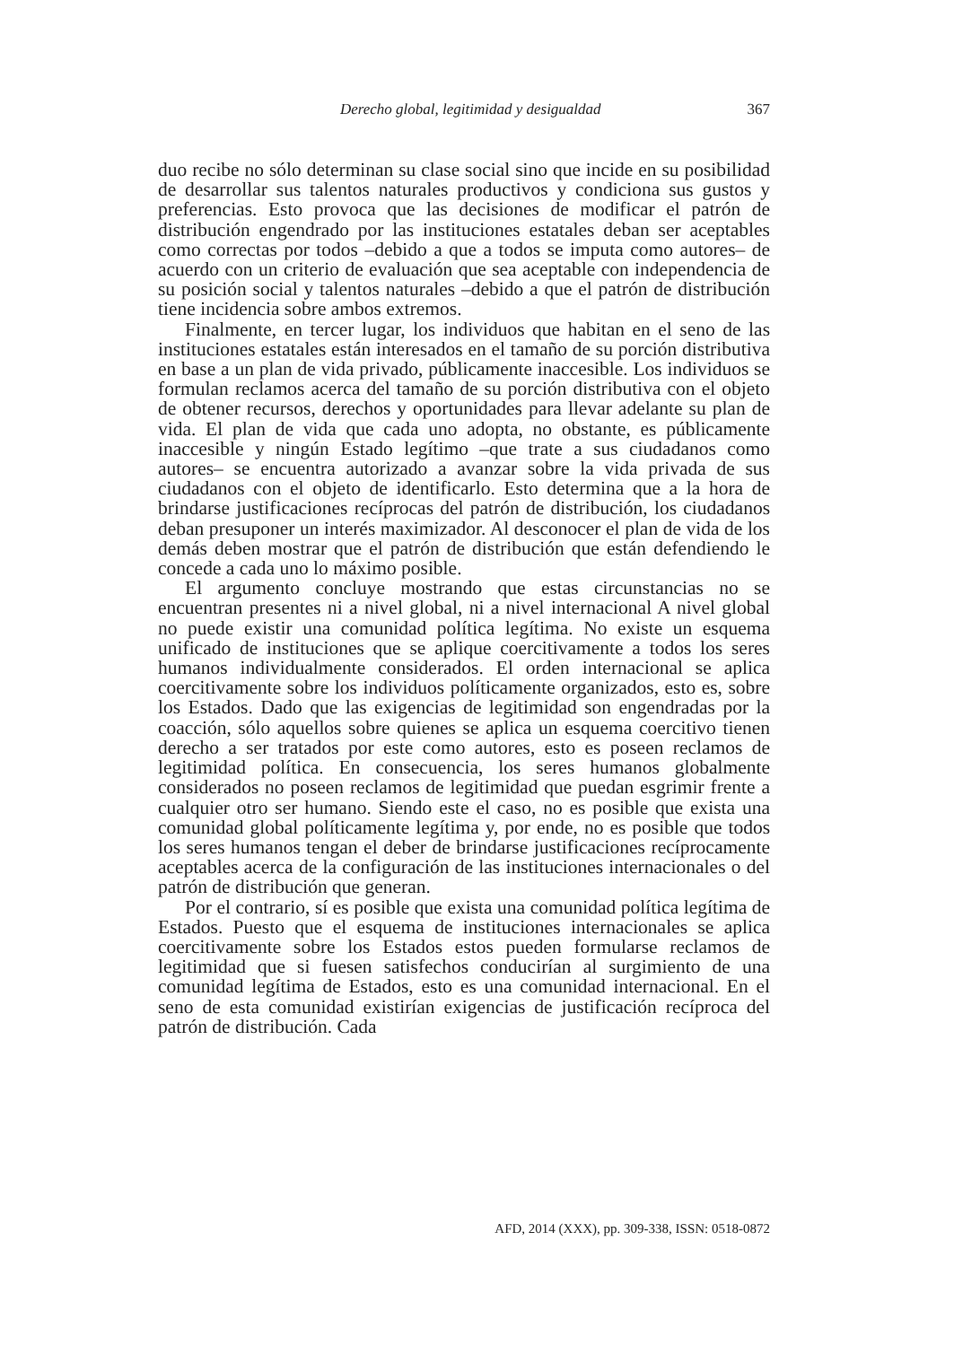Derecho global, legitimidad y desigualdad 367
duo recibe no sólo determinan su clase social sino que incide en su posibilidad de desarrollar sus talentos naturales productivos y condiciona sus gustos y preferencias. Esto provoca que las decisiones de modificar el patrón de distribución engendrado por las instituciones estatales deban ser aceptables como correctas por todos –debido a que a todos se imputa como autores– de acuerdo con un criterio de evaluación que sea aceptable con independencia de su posición social y talentos naturales –debido a que el patrón de distribución tiene incidencia sobre ambos extremos.
Finalmente, en tercer lugar, los individuos que habitan en el seno de las instituciones estatales están interesados en el tamaño de su porción distributiva en base a un plan de vida privado, públicamente inaccesible. Los individuos se formulan reclamos acerca del tamaño de su porción distributiva con el objeto de obtener recursos, derechos y oportunidades para llevar adelante su plan de vida. El plan de vida que cada uno adopta, no obstante, es públicamente inaccesible y ningún Estado legítimo –que trate a sus ciudadanos como autores– se encuentra autorizado a avanzar sobre la vida privada de sus ciudadanos con el objeto de identificarlo. Esto determina que a la hora de brindarse justificaciones recíprocas del patrón de distribución, los ciudadanos deban presuponer un interés maximizador. Al desconocer el plan de vida de los demás deben mostrar que el patrón de distribución que están defendiendo le concede a cada uno lo máximo posible.
El argumento concluye mostrando que estas circunstancias no se encuentran presentes ni a nivel global, ni a nivel internacional A nivel global no puede existir una comunidad política legítima. No existe un esquema unificado de instituciones que se aplique coercitivamente a todos los seres humanos individualmente considerados. El orden internacional se aplica coercitivamente sobre los individuos políticamente organizados, esto es, sobre los Estados. Dado que las exigencias de legitimidad son engendradas por la coacción, sólo aquellos sobre quienes se aplica un esquema coercitivo tienen derecho a ser tratados por este como autores, esto es poseen reclamos de legitimidad política. En consecuencia, los seres humanos globalmente considerados no poseen reclamos de legitimidad que puedan esgrimir frente a cualquier otro ser humano. Siendo este el caso, no es posible que exista una comunidad global políticamente legítima y, por ende, no es posible que todos los seres humanos tengan el deber de brindarse justificaciones recíprocamente aceptables acerca de la configuración de las instituciones internacionales o del patrón de distribución que generan.
Por el contrario, sí es posible que exista una comunidad política legítima de Estados. Puesto que el esquema de instituciones internacionales se aplica coercitivamente sobre los Estados estos pueden formularse reclamos de legitimidad que si fuesen satisfechos conducirían al surgimiento de una comunidad legítima de Estados, esto es una comunidad internacional. En el seno de esta comunidad existirían exigencias de justificación recíproca del patrón de distribución. Cada
AFD, 2014 (XXX), pp. 309-338, ISSN: 0518-0872